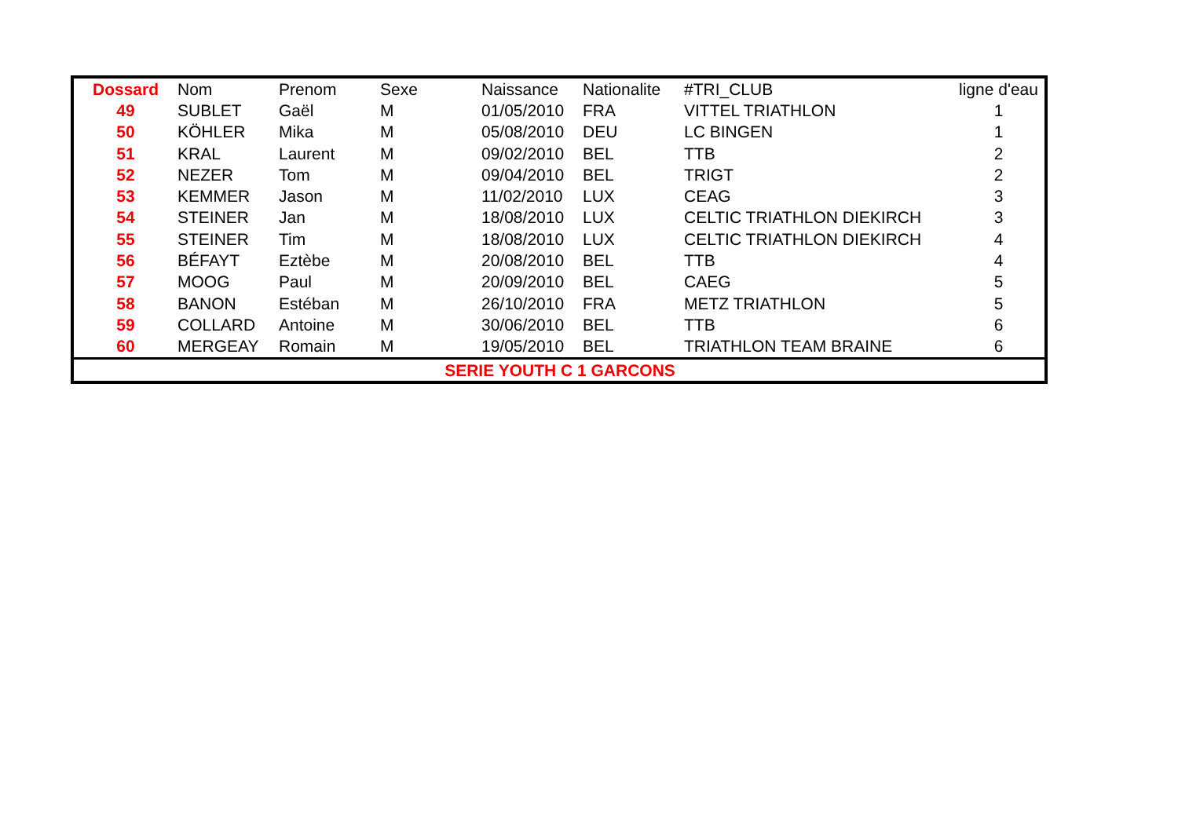| Dossard | Nom | Prenom | Sexe | Naissance | Nationalite | #TRI_CLUB | ligne d'eau |
| --- | --- | --- | --- | --- | --- | --- | --- |
| 49 | SUBLET | Gaël | M | 01/05/2010 | FRA | VITTEL TRIATHLON | 1 |
| 50 | KÖHLER | Mika | M | 05/08/2010 | DEU | LC BINGEN | 1 |
| 51 | KRAL | Laurent | M | 09/02/2010 | BEL | TTB | 2 |
| 52 | NEZER | Tom | M | 09/04/2010 | BEL | TRIGT | 2 |
| 53 | KEMMER | Jason | M | 11/02/2010 | LUX | CEAG | 3 |
| 54 | STEINER | Jan | M | 18/08/2010 | LUX | CELTIC TRIATHLON DIEKIRCH | 3 |
| 55 | STEINER | Tim | M | 18/08/2010 | LUX | CELTIC TRIATHLON DIEKIRCH | 4 |
| 56 | BÉFAYT | Eztèbe | M | 20/08/2010 | BEL | TTB | 4 |
| 57 | MOOG | Paul | M | 20/09/2010 | BEL | CAEG | 5 |
| 58 | BANON | Estéban | M | 26/10/2010 | FRA | METZ TRIATHLON | 5 |
| 59 | COLLARD | Antoine | M | 30/06/2010 | BEL | TTB | 6 |
| 60 | MERGEAY | Romain | M | 19/05/2010 | BEL | TRIATHLON TEAM BRAINE | 6 |
| SERIE YOUTH C 1 GARCONS | | | | | | | |